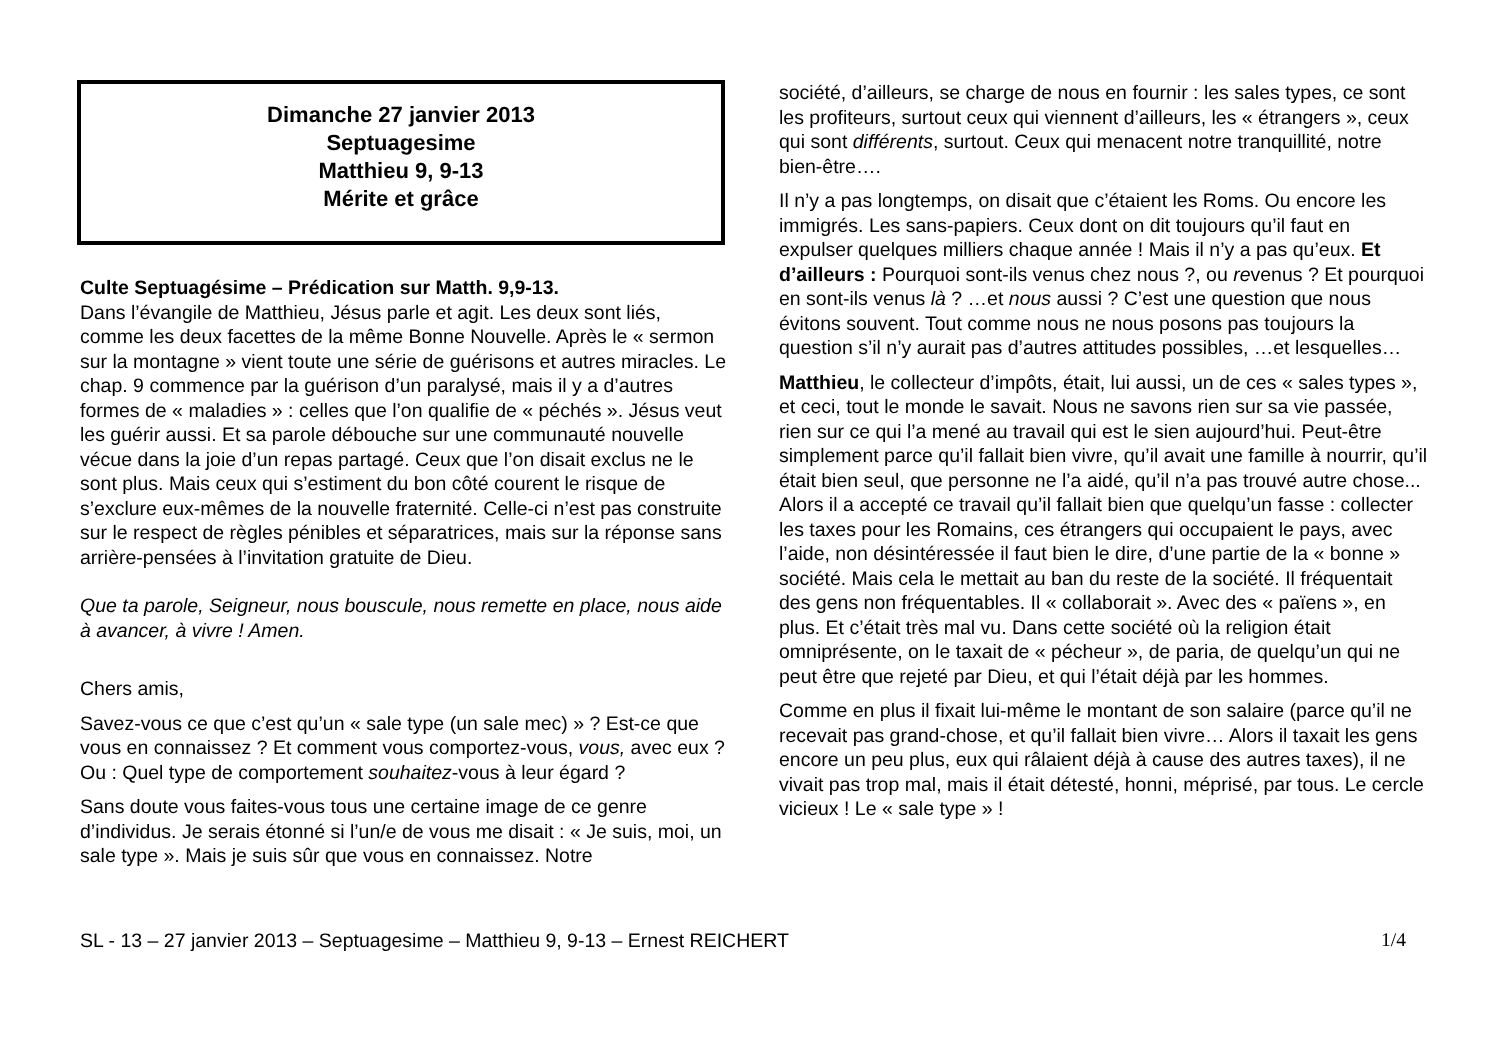Dimanche 27 janvier 2013
Septuagesime
Matthieu 9, 9-13
Mérite et grâce
Culte Septuagésime – Prédication sur Matth. 9,9-13.
Dans l’évangile de Matthieu, Jésus parle et agit. Les deux sont liés, comme les deux facettes de la même Bonne Nouvelle. Après le « sermon sur la montagne » vient toute une série de guérisons et autres miracles. Le chap. 9 commence par la guérison d’un paralysé, mais il y a d’autres formes de « maladies » : celles que l’on qualifie de « péchés ». Jésus veut les guérir aussi. Et sa parole débouche sur une communauté nouvelle vécue dans la joie d’un repas partagé. Ceux que l’on disait exclus ne le sont plus. Mais ceux qui s’estiment du bon côté courent le risque de s’exclure eux-mêmes de la nouvelle fraternité. Celle-ci n’est pas construite sur le respect de règles pénibles et séparatrices, mais sur la réponse sans arrière-pensées à l’invitation gratuite de Dieu.
Que ta parole, Seigneur, nous bouscule, nous remette en place, nous aide à avancer, à vivre ! Amen.
Chers amis,
Savez-vous ce que c’est qu’un « sale type (un sale mec) » ? Est-ce que vous en connaissez ? Et comment vous comportez-vous, vous, avec eux ? Ou : Quel type de comportement souhaitez-vous à leur égard ?
Sans doute vous faites-vous tous une certaine image de ce genre d’individus. Je serais étonné si l’un/e de vous me disait : « Je suis, moi, un sale type ». Mais je suis sûr que vous en connaissez. Notre
société, d’ailleurs, se charge de nous en fournir : les sales types, ce sont les profiteurs, surtout ceux qui viennent d’ailleurs, les « étrangers », ceux qui sont différents, surtout. Ceux qui menacent notre tranquillité, notre bien-être….
Il n’y a pas longtemps, on disait que c’étaient les Roms. Ou encore les immigrés. Les sans-papiers. Ceux dont on dit toujours qu’il faut en expulser quelques milliers chaque année ! Mais il n’y a pas qu’eux. Et d’ailleurs : Pourquoi sont-ils venus chez nous ?, ou revenus ? Et pourquoi en sont-ils venus là ? …et nous aussi ? C’est une question que nous évitons souvent. Tout comme nous ne nous posons pas toujours la question s’il n’y aurait pas d’autres attitudes possibles, …et lesquelles…
Matthieu, le collecteur d’impôts, était, lui aussi, un de ces « sales types », et ceci, tout le monde le savait. Nous ne savons rien sur sa vie passée, rien sur ce qui l’a mené au travail qui est le sien aujourd’hui. Peut-être simplement parce qu’il fallait bien vivre, qu’il avait une famille à nourrir, qu’il était bien seul, que personne ne l’a aidé, qu’il n’a pas trouvé autre chose... Alors il a accepté ce travail qu’il fallait bien que quelqu’un fasse : collecter les taxes pour les Romains, ces étrangers qui occupaient le pays, avec l’aide, non désintéressée il faut bien le dire, d’une partie de la « bonne » société. Mais cela le mettait au ban du reste de la société. Il fréquentait des gens non fréquentables. Il « collaborait ». Avec des « païens », en plus. Et c’était très mal vu. Dans cette société où la religion était omniprésente, on le taxait de « pécheur », de paria, de quelqu’un qui ne peut être que rejeté par Dieu, et qui l’était déjà par les hommes.
Comme en plus il fixait lui-même le montant de son salaire (parce qu’il ne recevait pas grand-chose, et qu’il fallait bien vivre… Alors il taxait les gens encore un peu plus, eux qui râlaient déjà à cause des autres taxes), il ne vivait pas trop mal, mais il était détesté, honni, méprisé, par tous. Le cercle vicieux ! Le « sale type » !
SL - 13 – 27 janvier 2013 – Septuagesime – Matthieu 9, 9-13 – Ernest REICHERT 1/4